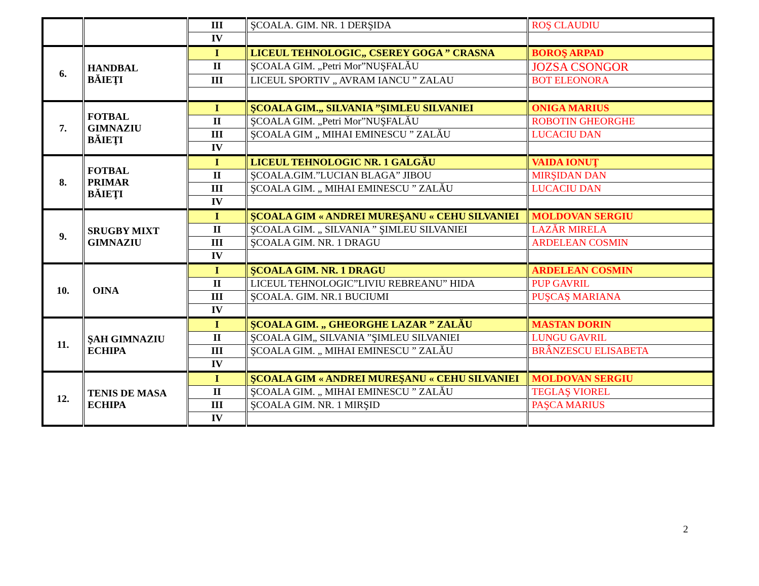| | | III | ŞCOALA. GIM. NR. 1 DERŞIDA | ROŞ CLAUDIU |
| | | IV | | |
| 6. | HANDBAL BĂIEŢI | I | LICEUL TEHNOLOGIC„ CSEREY GOGA ” CRASNA | BOROŞ ARPAD |
| | | II | ŞCOALA GIM. „Petri Mor”NUŞFALĂU | JOZSA CSONGOR |
| | | III | LICEUL SPORTIV „ AVRAM IANCU ” ZALAU | BOT ELEONORA |
| 7. | FOTBAL GIMNAZIU BĂIEŢI | I | ŞCOALA GIM.„ SILVANIA ”ŞIMLEU SILVANIEI | ONIGA MARIUS |
| | | II | ŞCOALA GIM. „Petri Mor”NUŞFALĂU | ROBOTIN GHEORGHE |
| | | III | ŞCOALA GIM „ MIHAI EMINESCU ” ZALĂU | LUCACIU DAN |
| | | IV | | |
| 8. | FOTBAL PRIMAR BĂIEŢI | I | LICEUL TEHNOLOGIC NR. 1 GALGĂU | VAIDA IONUŢ |
| | | II | ŞCOALA.GIM.”LUCIAN BLAGA” JIBOU | MIRŞIDAN DAN |
| | | III | ŞCOALA GIM. „ MIHAI EMINESCU ” ZALĂU | LUCACIU DAN |
| | | IV | | |
| 9. | SRUGBY MIXT GIMNAZIU | I | ŞCOALA GIM « ANDREI MUREŞANU « CEHU SILVANIEI | MOLDOVAN SERGIU |
| | | II | ŞCOALA GIM. „ SILVANIA ” ŞIMLEU SILVANIEI | LAZĂR MIRELA |
| | | III | ŞCOALA GIM. NR. 1 DRAGU | ARDELEAN COSMIN |
| | | IV | | |
| 10. | OINA | I | ŞCOALA GIM. NR. 1 DRAGU | ARDELEAN COSMIN |
| | | II | LICEUL TEHNOLOGIC”LIVIU REBREANU” HIDA | PUP GAVRIL |
| | | III | ŞCOALA. GIM. NR.1 BUCIUMI | PUŞCAŞ MARIANA |
| | | IV | | |
| 11. | ŞAH GIMNAZIU ECHIPA | I | ŞCOALA GIM. „ GHEORGHE LAZAR ” ZALĂU | MASTAN DORIN |
| | | II | ŞCOALA GIM„ SILVANIA ”ŞIMLEU SILVANIEI | LUNGU GAVRIL |
| | | III | ŞCOALA GIM. „ MIHAI EMINESCU ” ZALĂU | BRÂNZESCU ELISABETA |
| | | IV | | |
| 12. | TENIS DE MASA ECHIPA | I | ŞCOALA GIM « ANDREI MUREŞANU « CEHU SILVANIEI | MOLDOVAN SERGIU |
| | | II | ŞCOALA GIM. „ MIHAI EMINESCU ” ZALĂU | TEGLAŞ VIOREL |
| | | III | ŞCOALA GIM. NR. 1 MIRŞID | PAŞCA MARIUS |
| | | IV | | |
2